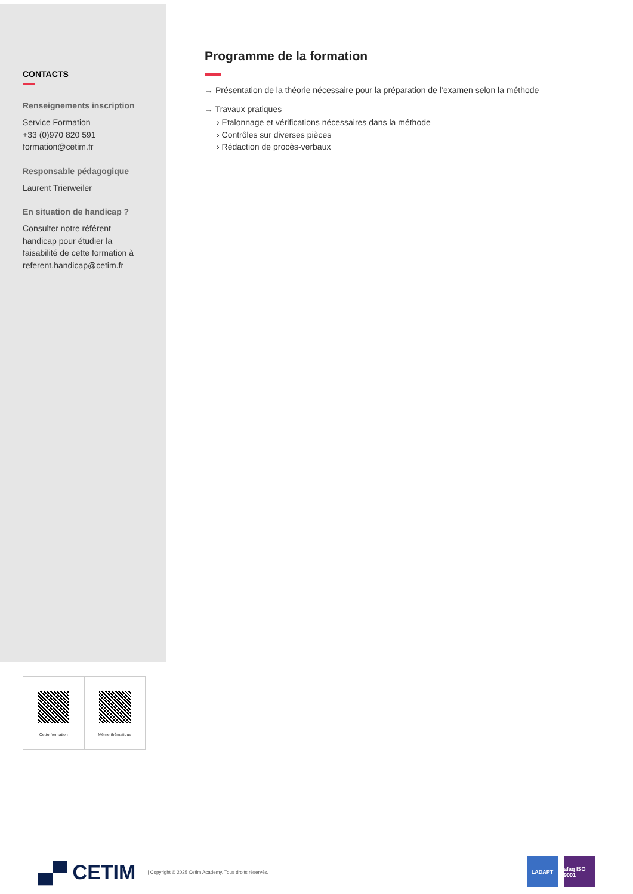CONTACTS
Renseignements inscription
Service Formation
+33 (0)970 820 591
formation@cetim.fr
Responsable pédagogique
Laurent Trierweiler
En situation de handicap ?
Consulter notre référent handicap pour étudier la faisabilité de cette formation à referent.handicap@cetim.fr
Programme de la formation
→ Présentation de la théorie nécessaire pour la préparation de l’examen selon la méthode
→ Travaux pratiques
› Etalonnage et vérifications nécessaires dans la méthode
› Contrôles sur diverses pièces
› Rédaction de procès-verbaux
Cette formation Même thématique
▄▀ CETIM | Copyright © 2025 Cetim Academy. Tous droits réservés.
LADAPT
afaq ISO 9001